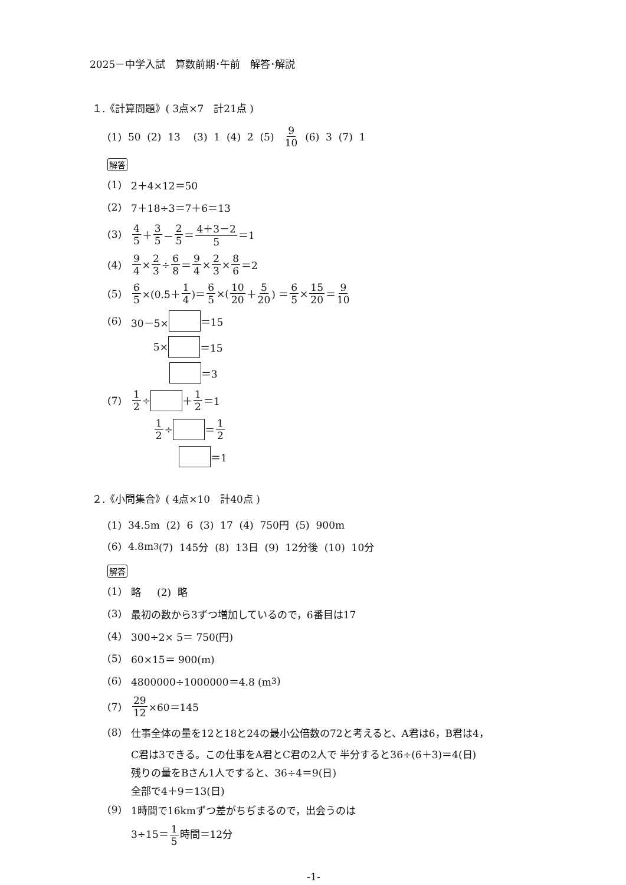2025－中学入試　算数前期･午前　解答･解説
１.《計算問題》( 3点×7　計21点 )
(1) 50 (2) 13 (3) 1 (4) 2 (5) 9 10 (6) 3 (7) 1
解答
(1) 2＋4×12＝50
(2) 7＋18÷3＝7＋6＝13
(3) 4 5 ＋ 3 5 － 2 5 ＝ 4＋3－2 5 ＝1
(4) 9 4 × 2 3 ÷ 6 8 ＝ 9 4 × 2 3 × 8 6 ＝2
(5) 6 5 ×(0.5＋ 1 4)＝ 6 5 ×(10 20 ＋ 5 20) ＝ 6 5 × 15 20 ＝ 9 10
(6) 30－5× ＝15
5× ＝15
＝3
(7) 1 2 ÷ ＋ 1 2 ＝1
1 2 ÷ ＝ 1 2
＝1
２.《小問集合》( 4点×10　計40点 )
(1) 34.5m (2) 6 (3) 17 (4) 750円 (5) 900m
(6) 4.8m<sup>3</sup> (7) 145分 (8) 13日 (9) 12分後 (10) 10分
解答
(1) 略 (2) 略
(3) 最初の数から3ずつ増加しているので，6番目は17
(4) 300÷2× 5＝ 750(円)
(5) 60×15＝ 900(m)
(6) 4800000÷1000000＝4.8 (m<sup>3</sup>)
(7) 29 12 ×60＝145
(8) 仕事全体の量を12と18と24の最小公倍数の72と考えると、A君は6，B君は4，
C君は3できる。この仕事をA君とC君の2人で 半分すると36÷(6＋3)＝4(日)
残りの量をBさん1人ですると、36÷4＝9(日)
全部で4＋9＝13(日)
(9) 1時間で16kmずつ差がちぢまるので，出会うのは
3÷15＝1 5時間＝12分
-1-